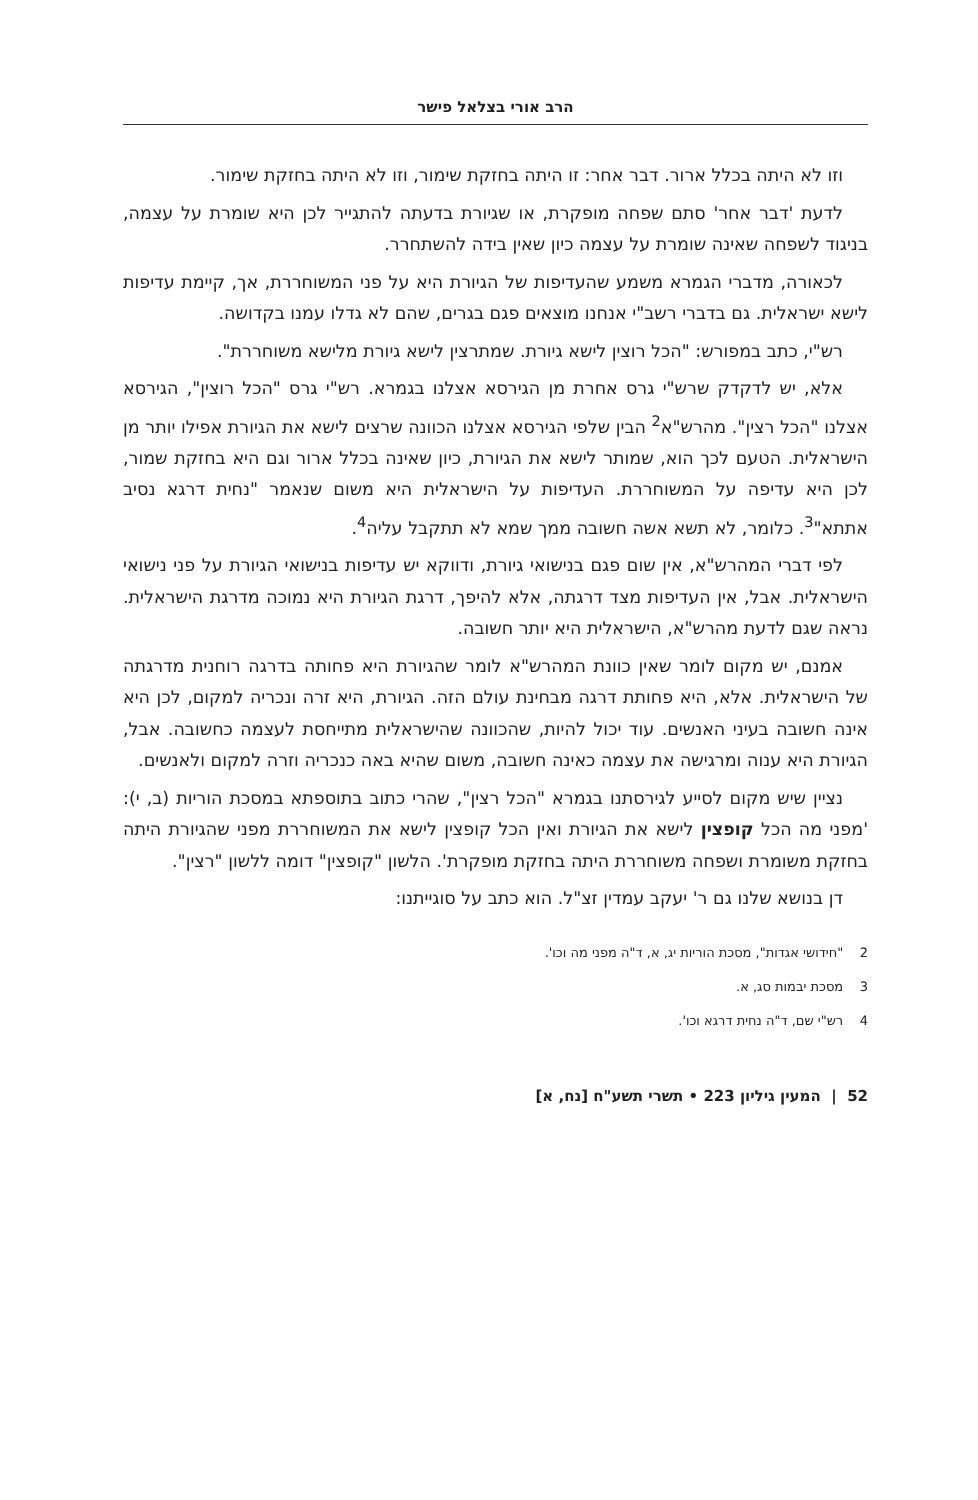הרב אורי בצלאל פישר
וזו לא היתה בכלל ארור. דבר אחר: זו היתה בחזקת שימור, וזו לא היתה בחזקת שימור.
לדעת 'דבר אחר' סתם שפחה מופקרת, או שגיורת בדעתה להתגייר לכן היא שומרת על עצמה, בניגוד לשפחה שאינה שומרת על עצמה כיון שאין בידה להשתחרר.
לכאורה, מדברי הגמרא משמע שהעדיפות של הגיורת היא על פני המשוחררת, אך, קיימת עדיפות לישא ישראלית. גם בדברי רשב"י אנחנו מוצאים פגם בגרים, שהם לא גדלו עמנו בקדושה.
רש"י, כתב במפורש: "הכל רוצין לישא גיורת. שמתרצין לישא גיורת מלישא משוחררת".
אלא, יש לדקדק שרש"י גרס אחרת מן הגירסא אצלנו בגמרא. רש"י גרס "הכל רוצין", הגירסא אצלנו "הכל רצין". מהרש"א<sup>2</sup> הבין שלפי הגירסא אצלנו הכוונה שרצים לישא את הגיורת אפילו יותר מן הישראלית. הטעם לכך הוא, שמותר לישא את הגיורת, כיון שאינה בכלל ארור וגם היא בחזקת שמור, לכן היא עדיפה על המשוחררת. העדיפות על הישראלית היא משום שנאמר "נחית דרגא נסיב אתתא"<sup>3</sup>. כלומר, לא תשא אשה חשובה ממך שמא לא תתקבל עליה<sup>4</sup>.
לפי דברי המהרש"א, אין שום פגם בנישואי גיורת, ודווקא יש עדיפות בנישואי הגיורת על פני נישואי הישראלית. אבל, אין העדיפות מצד דרגתה, אלא להיפך, דרגת הגיורת היא נמוכה מדרגת הישראלית. נראה שגם לדעת מהרש"א, הישראלית היא יותר חשובה.
אמנם, יש מקום לומר שאין כוונת המהרש"א לומר שהגיורת היא פחותה בדרגה רוחנית מדרגתה של הישראלית. אלא, היא פחותת דרגה מבחינת עולם הזה. הגיורת, היא זרה ונכריה למקום, לכן היא אינה חשובה בעיני האנשים. עוד יכול להיות, שהכוונה שהישראלית מתייחסת לעצמה כחשובה. אבל, הגיורת היא ענוה ומרגישה את עצמה כאינה חשובה, משום שהיא באה כנכריה וזרה למקום ולאנשים.
נציין שיש מקום לסייע לגירסתנו בגמרא "הכל רצין", שהרי כתוב בתוספתא במסכת הוריות (ב, י): 'מפני מה הכל קופצין לישא את הגיורת ואין הכל קופצין לישא את המשוחררת מפני שהגיורת היתה בחזקת משומרת ושפחה משוחררת היתה בחזקת מופקרת'. הלשון "קופצין" דומה ללשון "רצין".
דן בנושא שלנו גם ר' יעקב עמדין זצ"ל. הוא כתב על סוגייתנו:
2 "חידושי אגדות", מסכת הוריות יג, א, ד"ה מפני מה וכו'.
3 מסכת יבמות סג, א.
4 רש"י שם, ד"ה נחית דרגא וכו'.
52 | המעין גיליון 223 • תשרי תשע"ח [נח, א]